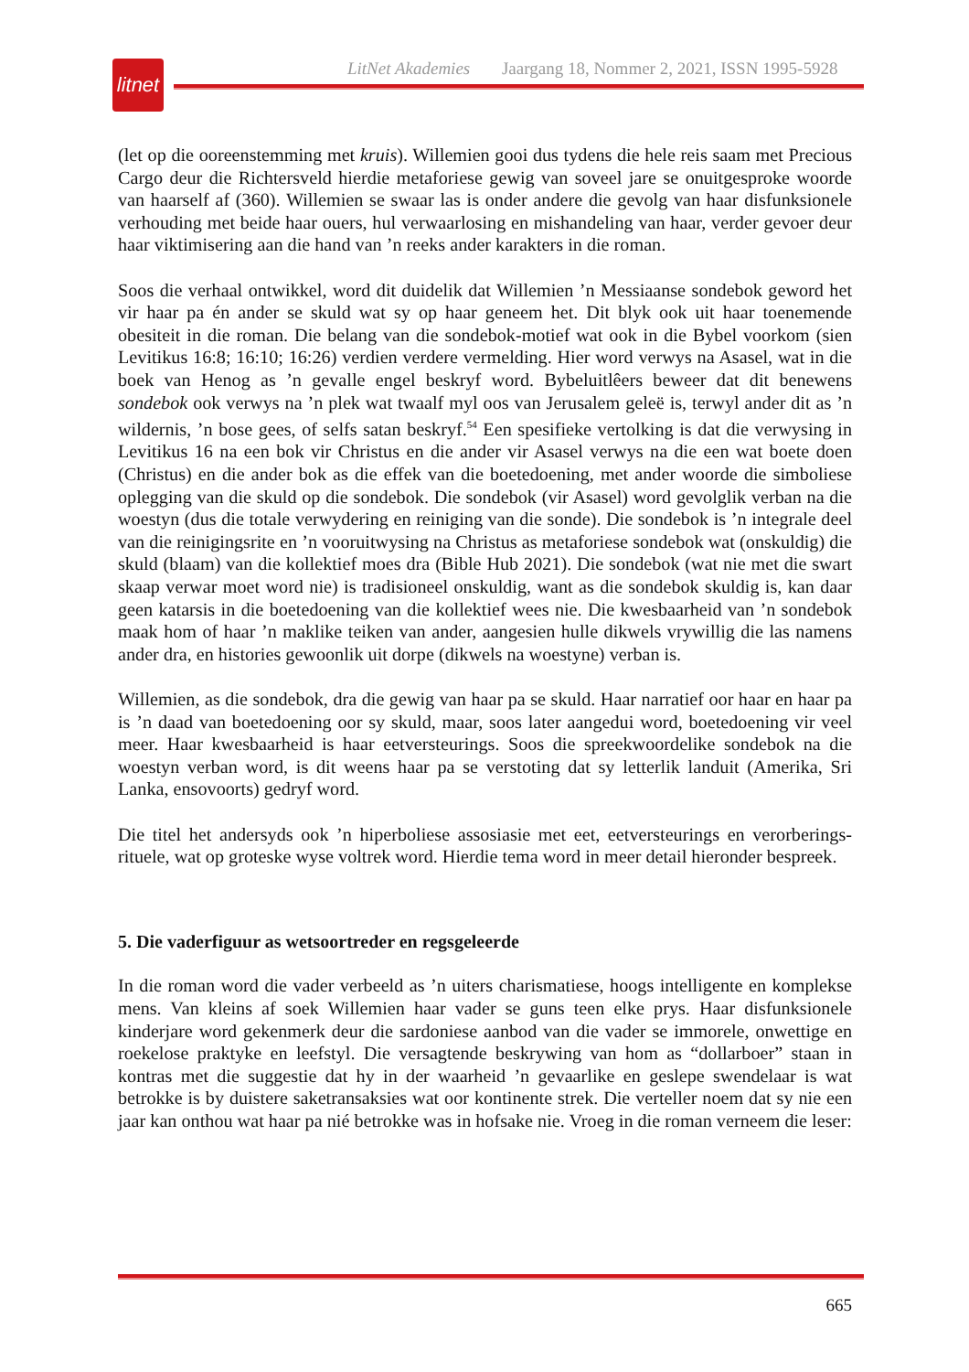litnet
LitNet Akademies Jaargang 18, Nommer 2, 2021, ISSN 1995-5928
(let op die ooreenstemming met kruis). Willemien gooi dus tydens die hele reis saam met Precious Cargo deur die Richtersveld hierdie metaforiese gewig van soveel jare se onuitgesproke woorde van haarself af (360). Willemien se swaar las is onder andere die gevolg van haar disfunksionele verhouding met beide haar ouers, hul verwaarlosing en mishandeling van haar, verder gevoer deur haar viktimisering aan die hand van ’n reeks ander karakters in die roman.
Soos die verhaal ontwikkel, word dit duidelik dat Willemien ’n Messiaanse sondebok geword het vir haar pa én ander se skuld wat sy op haar geneem het. Dit blyk ook uit haar toenemende obesiteit in die roman. Die belang van die sondebok-motief wat ook in die Bybel voorkom (sien Levitikus 16:8; 16:10; 16:26) verdien verdere vermelding. Hier word verwys na Asasel, wat in die boek van Henog as ’n gevalle engel beskryf word. Bybeluitlêers beweer dat dit benewens sondebok ook verwys na ’n plek wat twaalf myl oos van Jerusalem geleë is, terwyl ander dit as ’n wildernis, ’n bose gees, of selfs satan beskryf.<sup>54</sup> Een spesifieke vertolking is dat die verwysing in Levitikus 16 na een bok vir Christus en die ander vir Asasel verwys na die een wat boete doen (Christus) en die ander bok as die effek van die boetedoening, met ander woorde die simboliese oplegging van die skuld op die sondebok. Die sondebok (vir Asasel) word gevolglik verban na die woestyn (dus die totale verwydering en reiniging van die sonde). Die sondebok is ’n integrale deel van die reinigingsrite en ’n vooruitwysing na Christus as metaforiese sondebok wat (onskuldig) die skuld (blaam) van die kollektief moes dra (Bible Hub 2021). Die sondebok (wat nie met die swart skaap verwar moet word nie) is tradisioneel onskuldig, want as die sondebok skuldig is, kan daar geen katarsis in die boetedoening van die kollektief wees nie. Die kwesbaarheid van ’n sondebok maak hom of haar ’n maklike teiken van ander, aangesien hulle dikwels vrywillig die las namens ander dra, en histories gewoonlik uit dorpe (dikwels na woestyne) verban is.
Willemien, as die sondebok, dra die gewig van haar pa se skuld. Haar narratief oor haar en haar pa is ’n daad van boetedoening oor sy skuld, maar, soos later aangedui word, boetedoening vir veel meer. Haar kwesbaarheid is haar eetversteurings. Soos die spreekwoordelike sondebok na die woestyn verban word, is dit weens haar pa se verstoting dat sy letterlik landuit (Amerika, Sri Lanka, ensovoorts) gedryf word.
Die titel het andersyds ook ’n hiperboliese assosiasie met eet, eetversteurings en verorberings-rituele, wat op groteske wyse voltrek word. Hierdie tema word in meer detail hieronder bespreek.
5. Die vaderfiguur as wetsoortreder en regsgeleerde
In die roman word die vader verbeeld as ’n uiters charismatiese, hoogs intelligente en komplekse mens. Van kleins af soek Willemien haar vader se guns teen elke prys. Haar disfunksionele kinderjare word gekenmerk deur die sardoniese aanbod van die vader se immorele, onwettige en roekelose praktyke en leefstyl. Die versagtende beskrywing van hom as “dollarboer” staan in kontras met die suggestie dat hy in der waarheid ’n gevaarlike en geslepe swendelaar is wat betrokke is by duistere saketransaksies wat oor kontinente strek. Die verteller noem dat sy nie een jaar kan onthou wat haar pa nié betrokke was in hofsake nie. Vroeg in die roman verneem die leser:
665